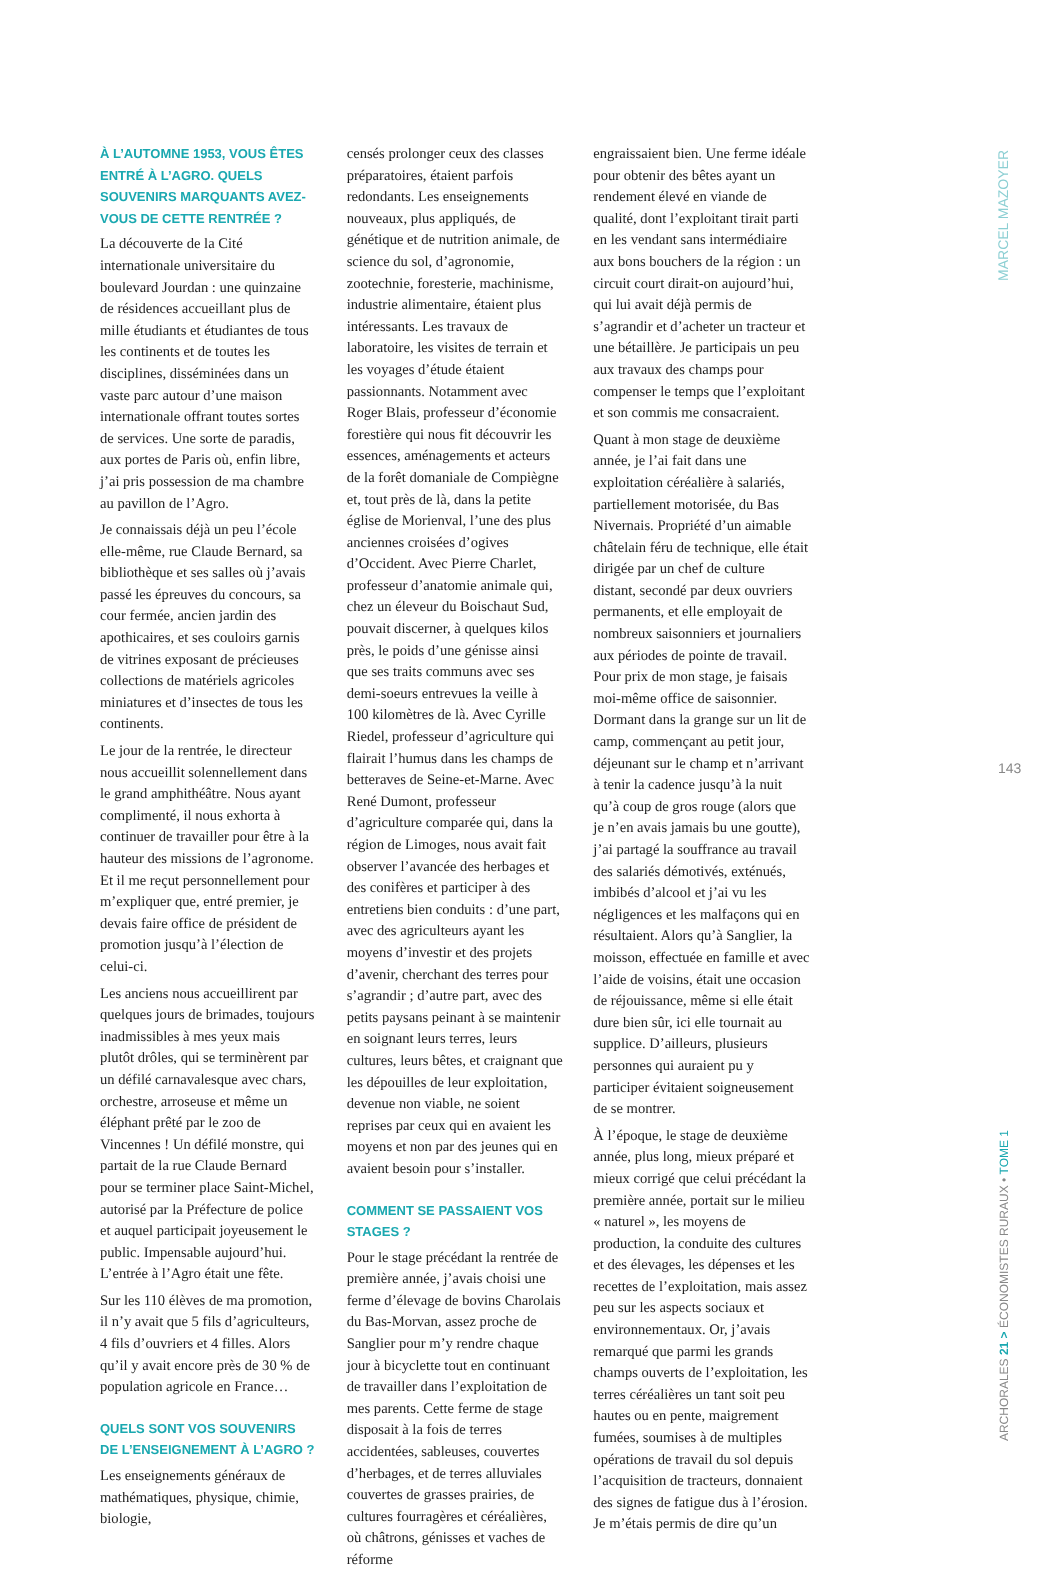À L’AUTOMNE 1953, VOUS ÊTES ENTRÉ À L’AGRO. QUELS SOUVENIRS MARQUANTS AVEZ-VOUS DE CETTE RENTRÉE ?
La découverte de la Cité internationale universitaire du boulevard Jourdan : une quinzaine de résidences accueillant plus de mille étudiants et étudiantes de tous les continents et de toutes les disciplines, disséminées dans un vaste parc autour d’une maison internationale offrant toutes sortes de services. Une sorte de paradis, aux portes de Paris où, enfin libre, j’ai pris possession de ma chambre au pavillon de l’Agro.
Je connaissais déjà un peu l’école elle-même, rue Claude Bernard, sa bibliothèque et ses salles où j’avais passé les épreuves du concours, sa cour fermée, ancien jardin des apothicaires, et ses couloirs garnis de vitrines exposant de précieuses collections de matériels agricoles miniatures et d’insectes de tous les continents.
Le jour de la rentrée, le directeur nous accueillit solennellement dans le grand amphithéâtre. Nous ayant complimenté, il nous exhorta à continuer de travailler pour être à la hauteur des missions de l’agronome. Et il me reçut personnellement pour m’expliquer que, entré premier, je devais faire office de président de promotion jusqu’à l’élection de celui-ci.
Les anciens nous accueillirent par quelques jours de brimades, toujours inadmissibles à mes yeux mais plutôt drôles, qui se terminèrent par un défilé carnavalesque avec chars, orchestre, arroseuse et même un éléphant prêté par le zoo de Vincennes ! Un défilé monstre, qui partait de la rue Claude Bernard pour se terminer place Saint-Michel, autorisé par la Préfecture de police et auquel participait joyeusement le public. Impensable aujourd’hui. L’entrée à l’Agro était une fête.
Sur les 110 élèves de ma promotion, il n’y avait que 5 fils d’agriculteurs, 4 fils d’ouvriers et 4 filles. Alors qu’il y avait encore près de 30 % de population agricole en France…
QUELS SONT VOS SOUVENIRS DE L’ENSEIGNEMENT À L’AGRO ?
Les enseignements généraux de mathématiques, physique, chimie, biologie,
censés prolonger ceux des classes préparatoires, étaient parfois redondants. Les enseignements nouveaux, plus appliqués, de génétique et de nutrition animale, de science du sol, d’agronomie, zootechnie, foresterie, machinisme, industrie alimentaire, étaient plus intéressants. Les travaux de laboratoire, les visites de terrain et les voyages d’étude étaient passionnants. Notamment avec Roger Blais, professeur d’économie forestière qui nous fit découvrir les essences, aménagements et acteurs de la forêt domaniale de Compiègne et, tout près de là, dans la petite église de Morienval, l’une des plus anciennes croisées d’ogives d’Occident. Avec Pierre Charlet, professeur d’anatomie animale qui, chez un éleveur du Boischaut Sud, pouvait discerner, à quelques kilos près, le poids d’une génisse ainsi que ses traits communs avec ses demi-soeurs entrevues la veille à 100 kilomètres de là. Avec Cyrille Riedel, professeur d’agriculture qui flairait l’humus dans les champs de betteraves de Seine-et-Marne. Avec René Dumont, professeur d’agriculture comparée qui, dans la région de Limoges, nous avait fait observer l’avancée des herbages et des conifères et participer à des entretiens bien conduits : d’une part, avec des agriculteurs ayant les moyens d’investir et des projets d’avenir, cherchant des terres pour s’agrandir ; d’autre part, avec des petits paysans peinant à se maintenir en soignant leurs terres, leurs cultures, leurs bêtes, et craignant que les dépouilles de leur exploitation, devenue non viable, ne soient reprises par ceux qui en avaient les moyens et non par des jeunes qui en avaient besoin pour s’installer.
COMMENT SE PASSAIENT VOS STAGES ?
Pour le stage précédant la rentrée de première année, j’avais choisi une ferme d’élevage de bovins Charolais du Bas-Morvan, assez proche de Sanglier pour m’y rendre chaque jour à bicyclette tout en continuant de travailler dans l’exploitation de mes parents. Cette ferme de stage disposait à la fois de terres accidentées, sableuses, couvertes d’herbages, et de terres alluviales couvertes de grasses prairies, de cultures fourragères et céréalières, où châtrons, génisses et vaches de réforme
engraissaient bien. Une ferme idéale pour obtenir des bêtes ayant un rendement élevé en viande de qualité, dont l’exploitant tirait parti en les vendant sans intermédiaire aux bons bouchers de la région : un circuit court dirait-on aujourd’hui, qui lui avait déjà permis de s’agrandir et d’acheter un tracteur et une bétaillère. Je participais un peu aux travaux des champs pour compenser le temps que l’exploitant et son commis me consacraient.
Quant à mon stage de deuxième année, je l’ai fait dans une exploitation céréalière à salariés, partiellement motorisée, du Bas Nivernais. Propriété d’un aimable châtelain féru de technique, elle était dirigée par un chef de culture distant, secondé par deux ouvriers permanents, et elle employait de nombreux saisonniers et journaliers aux périodes de pointe de travail. Pour prix de mon stage, je faisais moi-même office de saisonnier. Dormant dans la grange sur un lit de camp, commençant au petit jour, déjeunant sur le champ et n’arrivant à tenir la cadence jusqu’à la nuit qu’à coup de gros rouge (alors que je n’en avais jamais bu une goutte), j’ai partagé la souffrance au travail des salariés démotivés, exténués, imbibés d’alcool et j’ai vu les négligences et les malfaçons qui en résultaient. Alors qu’à Sanglier, la moisson, effectuée en famille et avec l’aide de voisins, était une occasion de réjouissance, même si elle était dure bien sûr, ici elle tournait au supplice. D’ailleurs, plusieurs personnes qui auraient pu y participer évitaient soigneusement de se montrer.
À l’époque, le stage de deuxième année, plus long, mieux préparé et mieux corrigé que celui précédant la première année, portait sur le milieu « naturel », les moyens de production, la conduite des cultures et des élevages, les dépenses et les recettes de l’exploitation, mais assez peu sur les aspects sociaux et environnementaux. Or, j’avais remarqué que parmi les grands champs ouverts de l’exploitation, les terres céréalières un tant soit peu hautes ou en pente, maigrement fumées, soumises à de multiples opérations de travail du sol depuis l’acquisition de tracteurs, donnaient des signes de fatigue dus à l’érosion. Je m’étais permis de dire qu’un
MARCEL MAZOYER
143
ARCHORALES 21 > ÉCONOMISTES RURAUX • TOME 1